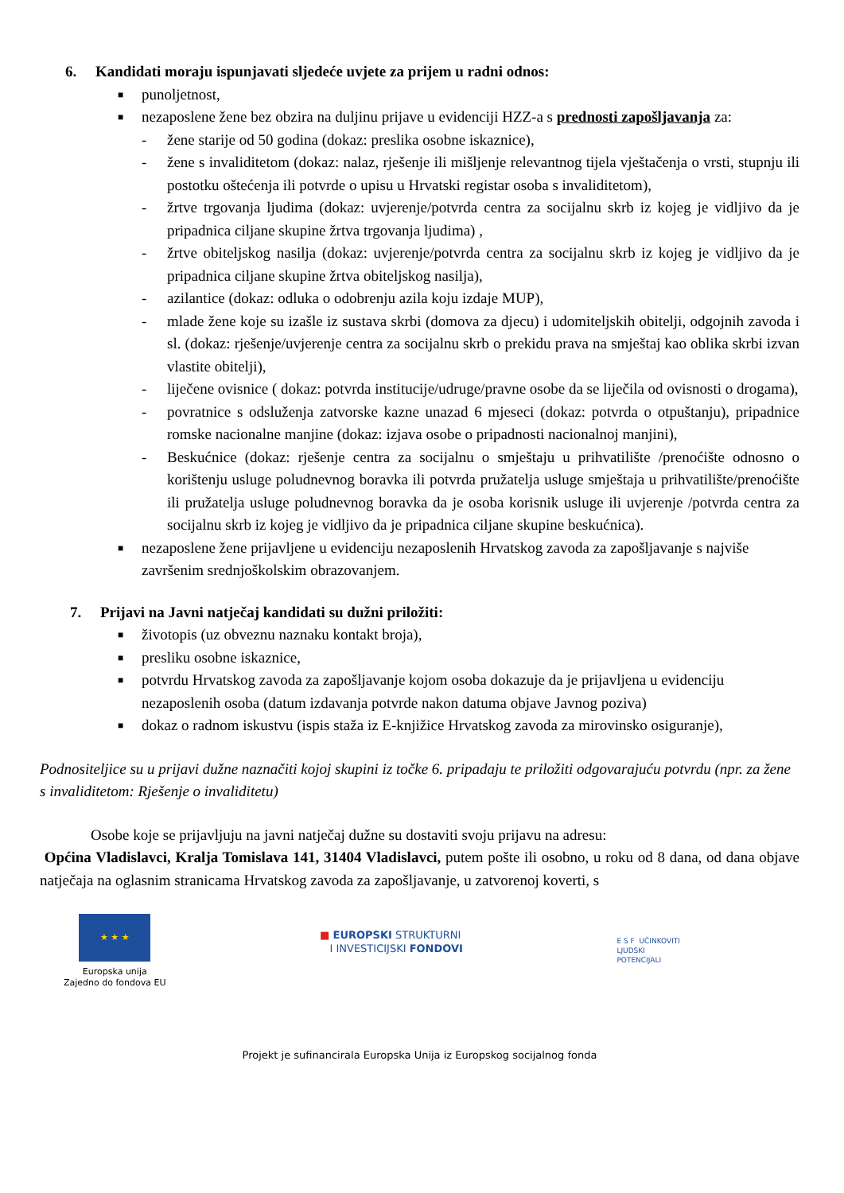6. Kandidati moraju ispunjavati sljedeće uvjete za prijem u radni odnos:
■
punoljetnost,
■
nezaposlene žene bez obzira na duljinu prijave u evidenciji HZZ-a s prednosti zapošljavanja za:
- žene starije od 50 godina (dokaz: preslika osobne iskaznice),
- žene s invaliditetom (dokaz: nalaz, rješenje ili mišljenje relevantnog tijela vještačenja o vrsti, stupnju ili postotku oštećenja ili potvrde o upisu u Hrvatski registar osoba s invaliditetom),
- žrtve trgovanja ljudima (dokaz: uvjerenje/potvrda centra za socijalnu skrb iz kojeg je vidljivo da je pripadnica ciljane skupine žrtva trgovanja ljudima) ,
- žrtve obiteljskog nasilja (dokaz: uvjerenje/potvrda centra za socijalnu skrb iz kojeg je vidljivo da je pripadnica ciljane skupine žrtva obiteljskog nasilja),
- azilantice (dokaz: odluka o odobrenju azila koju izdaje MUP),
- mlade žene koje su izašle iz sustava skrbi (domova za djecu) i udomiteljskih obitelji, odgojnih zavoda i sl. (dokaz: rješenje/uvjerenje centra za socijalnu skrb o prekidu prava na smještaj kao oblika skrbi izvan vlastite obitelji),
- liječene ovisnice ( dokaz: potvrda institucije/udruge/pravne osobe da se liječila od ovisnosti o drogama),
- povratnice s odsluženja zatvorske kazne unazad 6 mjeseci (dokaz: potvrda o otpuštanju), pripadnice romske nacionalne manjine (dokaz: izjava osobe o pripadnosti nacionalnoj manjini),
- Beskućnice (dokaz: rješenje centra za socijalnu o smještaju u prihvatilište /prenoćište odnosno o korištenju usluge poludnevnog boravka ili potvrda pružatelja usluge smještaja u prihvatilište/prenoćište ili pružatelja usluge poludnevnog boravka da je osoba korisnik usluge ili uvjerenje /potvrda centra za socijalnu skrb iz kojeg je vidljivo da je pripadnica ciljane skupine beskućnica).
■
nezaposlene žene prijavljene u evidenciju nezaposlenih Hrvatskog zavoda za zapošljavanje s najviše završenim srednjoškolskim obrazovanjem.
7. Prijavi na Javni natječaj kandidati su dužni priložiti:
■
životopis (uz obveznu naznaku kontakt broja),
■
presliku osobne iskaznice,
■
potvrdu Hrvatskog zavoda za zapošljavanje kojom osoba dokazuje da je prijavljena u evidenciju nezaposlenih osoba (datum izdavanja potvrde nakon datuma objave Javnog poziva)
■
dokaz o radnom iskustvu (ispis staža iz E-knjižice Hrvatskog zavoda za mirovinsko osiguranje),
Podnositeljice su u prijavi dužne naznačiti kojoj skupini iz točke 6. pripadaju te priložiti odgovarajuću potvrdu (npr. za žene s invaliditetom: Rješenje o invaliditetu)
Osobe koje se prijavljuju na javni natječaj dužne su dostaviti svoju prijavu na adresu:
Općina Vladislavci, Kralja Tomislava 141, 31404 Vladislavci, putem pošte ili osobno, u roku od 8 dana, od dana objave natječaja na oglasnim stranicama Hrvatskog zavoda za zapošljavanje, u zatvorenoj koverti, s
★ ★ ★
Europska unija
Zajedno do fondova EU
■ EUROPSKI STRUKTURNI
I INVESTICIJSKI FONDOVI
E S F UČINKOVITI
LJUDSKI
POTENCIJALI
Projekt je sufinancirala Europska Unija iz Europskog socijalnog fonda